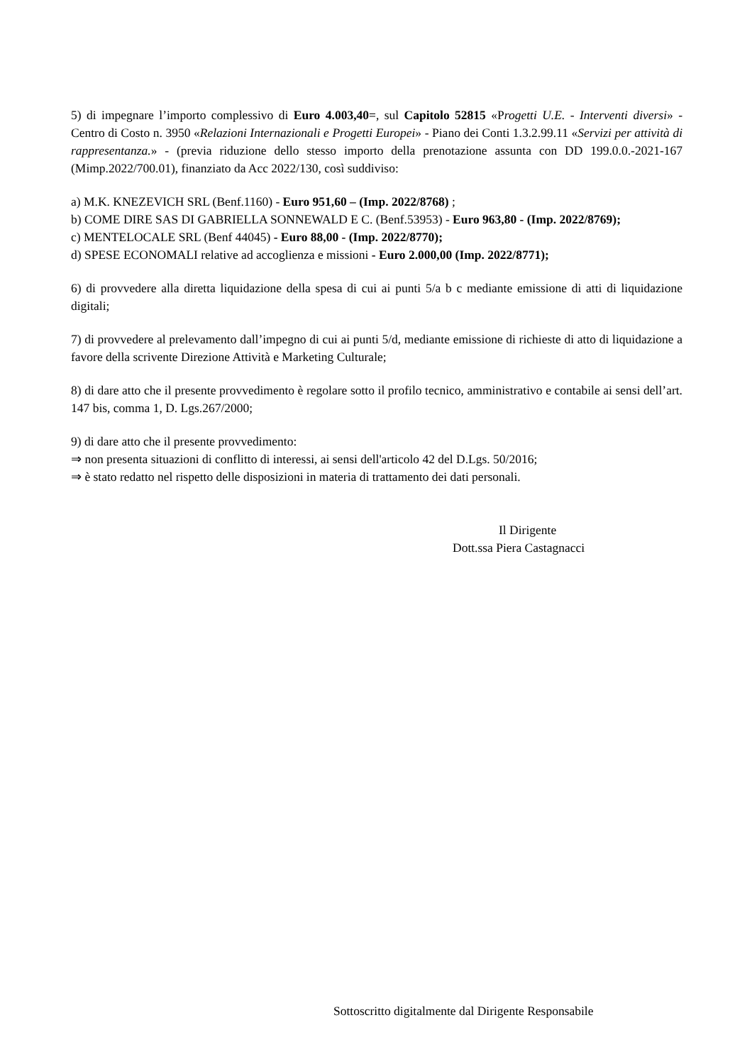5) di impegnare l’importo complessivo di Euro 4.003,40=, sul Capitolo 52815 «Progetti U.E. - Interventi diversi» - Centro di Costo n. 3950 «Relazioni Internazionali e Progetti Europei» - Piano dei Conti 1.3.2.99.11 «Servizi per attività di rappresentanza.» - (previa riduzione dello stesso importo della prenotazione assunta con DD 199.0.0.-2021-167 (Mimp.2022/700.01), finanziato da Acc 2022/130, così suddiviso:
a) M.K. KNEZEVICH SRL (Benf.1160) - Euro 951,60 – (Imp. 2022/8768) ;
b) COME DIRE SAS DI GABRIELLA SONNEWALD E C. (Benf.53953) - Euro 963,80 - (Imp. 2022/8769);
c) MENTELOCALE SRL (Benf 44045) - Euro 88,00 - (Imp. 2022/8770);
d) SPESE ECONOMALI relative ad accoglienza e missioni - Euro 2.000,00 (Imp. 2022/8771);
6) di provvedere alla diretta liquidazione della spesa di cui ai punti 5/a b c mediante emissione di atti di liquidazione digitali;
7) di provvedere al prelevamento dall’impegno di cui ai punti 5/d, mediante emissione di richieste di atto di liquidazione a favore della scrivente Direzione Attività e Marketing Culturale;
8) di dare atto che il presente provvedimento è regolare sotto il profilo tecnico, amministrativo e contabile ai sensi dell’art. 147 bis, comma 1, D. Lgs.267/2000;
9) di dare atto che il presente provvedimento:
⇒ non presenta situazioni di conflitto di interessi, ai sensi dell'articolo 42 del D.Lgs. 50/2016;
⇒ è stato redatto nel rispetto delle disposizioni in materia di trattamento dei dati personali.
Il Dirigente
Dott.ssa Piera Castagnacci
Sottoscritto digitalmente dal Dirigente Responsabile